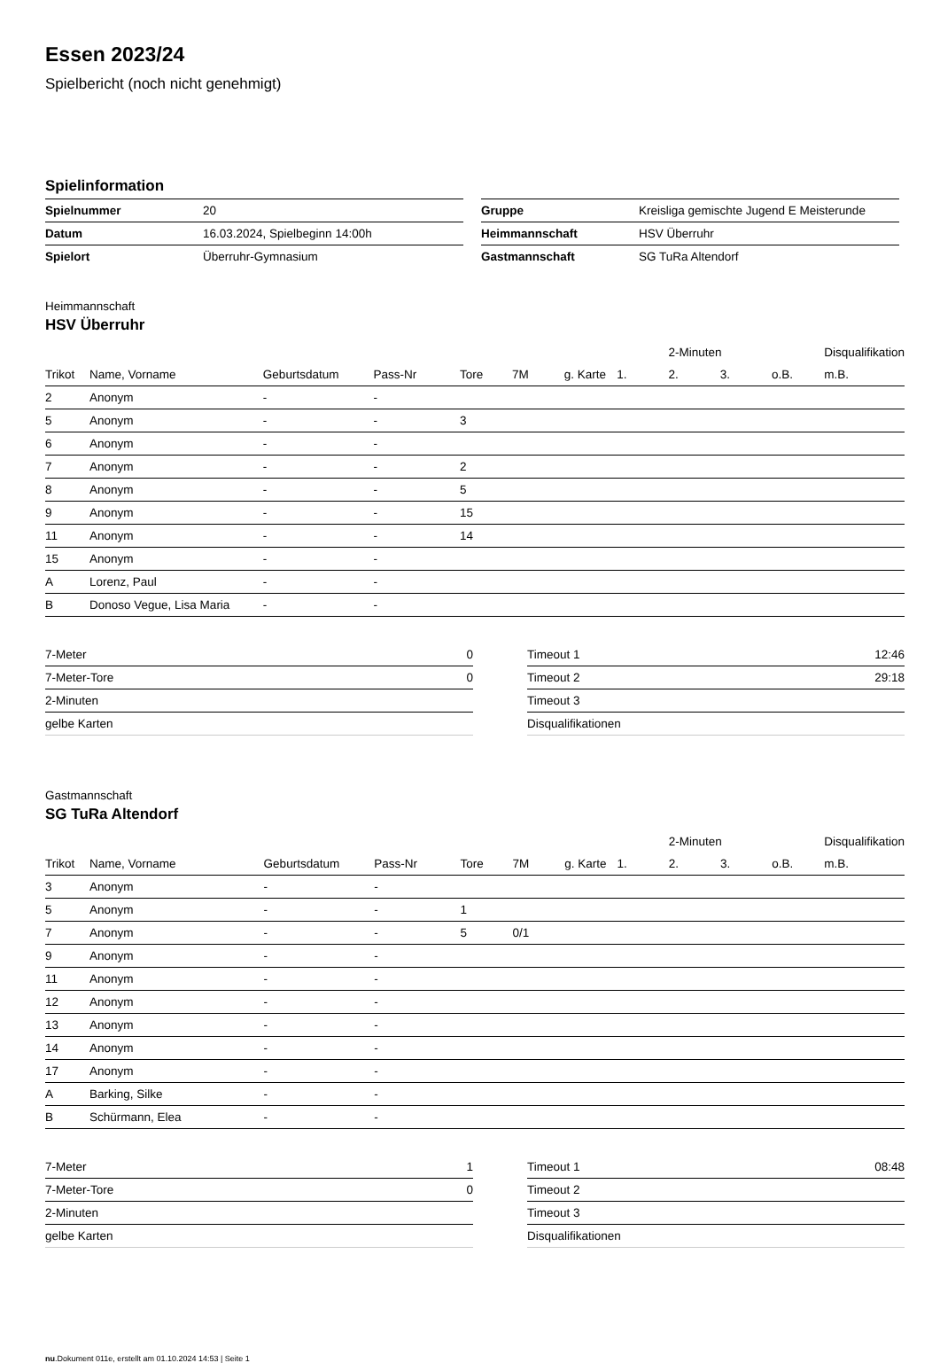Essen 2023/24
Spielbericht (noch nicht genehmigt)
Spielinformation
| Spielnummer | 20 |
| Datum | 16.03.2024, Spielbeginn 14:00h |
| Spielort | Überruhr-Gymnasium |
| Gruppe | Kreisliga gemischte Jugend E Meisterunde |
| Heimmannschaft | HSV Überruhr |
| Gastmannschaft | SG TuRa Altendorf |
Heimmannschaft
HSV Überruhr
| | | | | | | | | 2-Minuten | | | Disqualifikation |
| --- | --- | --- | --- | --- | --- | --- | --- | --- | --- | --- | --- |
| Trikot | Name, Vorname | Geburtsdatum | Pass-Nr | Tore | 7M | g. Karte | 1. | 2. | 3. | o.B. | m.B. |
| 2 | Anonym | - | - | | | | | | | | |
| 5 | Anonym | - | - | 3 | | | | | | | |
| 6 | Anonym | - | - | | | | | | | | |
| 7 | Anonym | - | - | 2 | | | | | | | |
| 8 | Anonym | - | - | 5 | | | | | | | |
| 9 | Anonym | - | - | 15 | | | | | | | |
| 11 | Anonym | - | - | 14 | | | | | | | |
| 15 | Anonym | - | - | | | | | | | | |
| A | Lorenz, Paul | - | - | | | | | | | | |
| B | Donoso Vegue, Lisa Maria | - | - | | | | | | | | |
| 7-Meter | 0 |
| 7-Meter-Tore | 0 |
| 2-Minuten | |
| gelbe Karten | |
| Timeout 1 | 12:46 |
| Timeout 2 | 29:18 |
| Timeout 3 | |
| Disqualifikationen | |
Gastmannschaft
SG TuRa Altendorf
| | | | | | | | | 2-Minuten | | | Disqualifikation |
| --- | --- | --- | --- | --- | --- | --- | --- | --- | --- | --- | --- |
| Trikot | Name, Vorname | Geburtsdatum | Pass-Nr | Tore | 7M | g. Karte | 1. | 2. | 3. | o.B. | m.B. |
| 3 | Anonym | - | - | | | | | | | | |
| 5 | Anonym | - | - | 1 | | | | | | | |
| 7 | Anonym | - | - | 5 | 0/1 | | | | | | |
| 9 | Anonym | - | - | | | | | | | | |
| 11 | Anonym | - | - | | | | | | | | |
| 12 | Anonym | - | - | | | | | | | | |
| 13 | Anonym | - | - | | | | | | | | |
| 14 | Anonym | - | - | | | | | | | | |
| 17 | Anonym | - | - | | | | | | | | |
| A | Barking, Silke | - | - | | | | | | | | |
| B | Schürmann, Elea | - | - | | | | | | | | |
| 7-Meter | 1 |
| 7-Meter-Tore | 0 |
| 2-Minuten | |
| gelbe Karten | |
| Timeout 1 | 08:48 |
| Timeout 2 | |
| Timeout 3 | |
| Disqualifikationen | |
nu.Dokument 011e, erstellt am 01.10.2024 14:53 | Seite 1